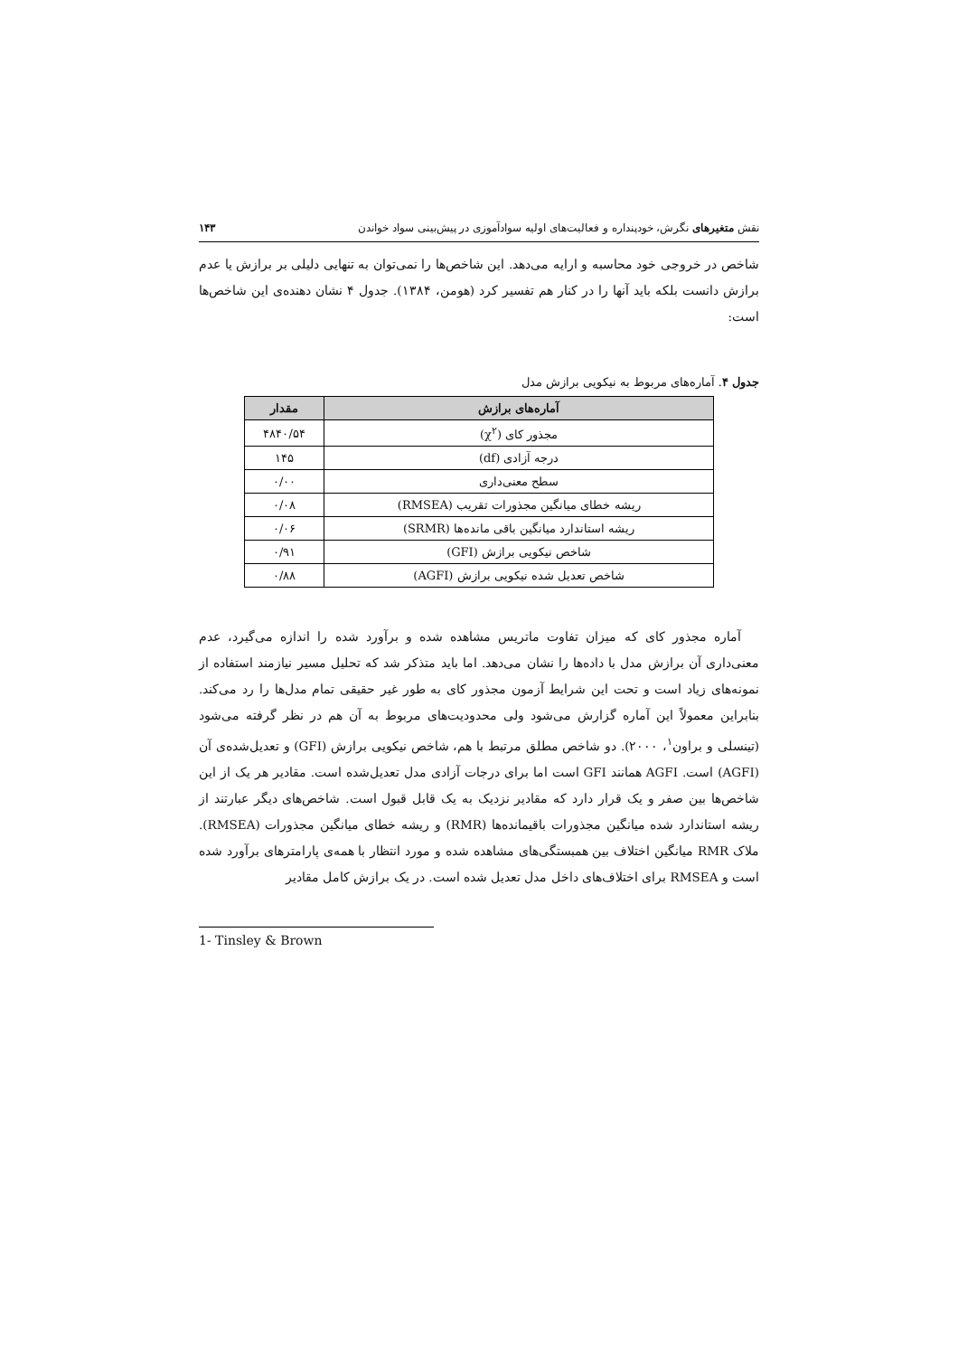نقش متغیرهای نگرش، خودپنداره و فعالیت‌های اولیه سوادآموزی در پیش‌بینی سواد خواندن ۱۴۳
شاخص در خروجی خود محاسبه و ارایه می‌دهد. این شاخص‌ها را نمی‌توان به تنهایی دلیلی بر برازش یا عدم برازش دانست بلکه باید آنها را در کنار هم تفسیر کرد (هومن، ۱۳۸۴). جدول ۴ نشان دهنده‌ی این شاخص‌ها است:
جدول ۴. آماره‌های مربوط به نیکویی برازش مدل
| آماره‌های برازش | مقدار |
| --- | --- |
| مجذور کای (χ<sup>۲</sup>) | ۴۸۴۰/۵۴ |
| درجه آزادی (df) | ۱۴۵ |
| سطح معنی‌داری | ۰/۰۰ |
| ریشه خطای میانگین مجذورات تقریب (RMSEA) | ۰/۰۸ |
| ریشه استاندارد میانگین باقی مانده‌ها (SRMR) | ۰/۰۶ |
| شاخص نیکویی برازش (GFI) | ۰/۹۱ |
| شاخص تعدیل شده نیکویی برازش (AGFI) | ۰/۸۸ |
آماره مجذور کای که میزان تفاوت ماتریس مشاهده شده و برآورد شده را اندازه می‌گیرد، عدم معنی‌داری آن برازش مدل با داده‌ها را نشان می‌دهد. اما باید متذکر شد که تحلیل مسیر نیازمند استفاده از نمونه‌های زیاد است و تحت این شرایط آزمون مجذور کای به طور غیر حقیقی تمام مدل‌ها را رد می‌کند. بنابراین معمولاً این آماره گزارش می‌شود ولی محدودیت‌های مربوط به آن هم در نظر گرفته می‌شود (تینسلی و براون<sup>۱</sup>، ۲۰۰۰). دو شاخص مطلق مرتبط با هم، شاخص نیکویی برازش (GFI) و تعدیل‌شده‌ی آن (AGFI) است. AGFI همانند GFI است اما برای درجات آزادی مدل تعدیل‌شده است. مقادیر هر یک از این شاخص‌ها بین صفر و یک قرار دارد که مقادیر نزدیک به یک قابل قبول است. شاخص‌های دیگر عبارتند از ریشه استاندارد شده میانگین مجذورات باقیمانده‌ها (RMR) و ریشه خطای میانگین مجذورات (RMSEA). ملاک RMR میانگین اختلاف بین همبستگی‌های مشاهده شده و مورد انتظار با همه‌ی پارامترهای برآورد شده است و RMSEA برای اختلاف‌های داخل مدل تعدیل شده است. در یک برازش کامل مقادیر
1- Tinsley & Brown